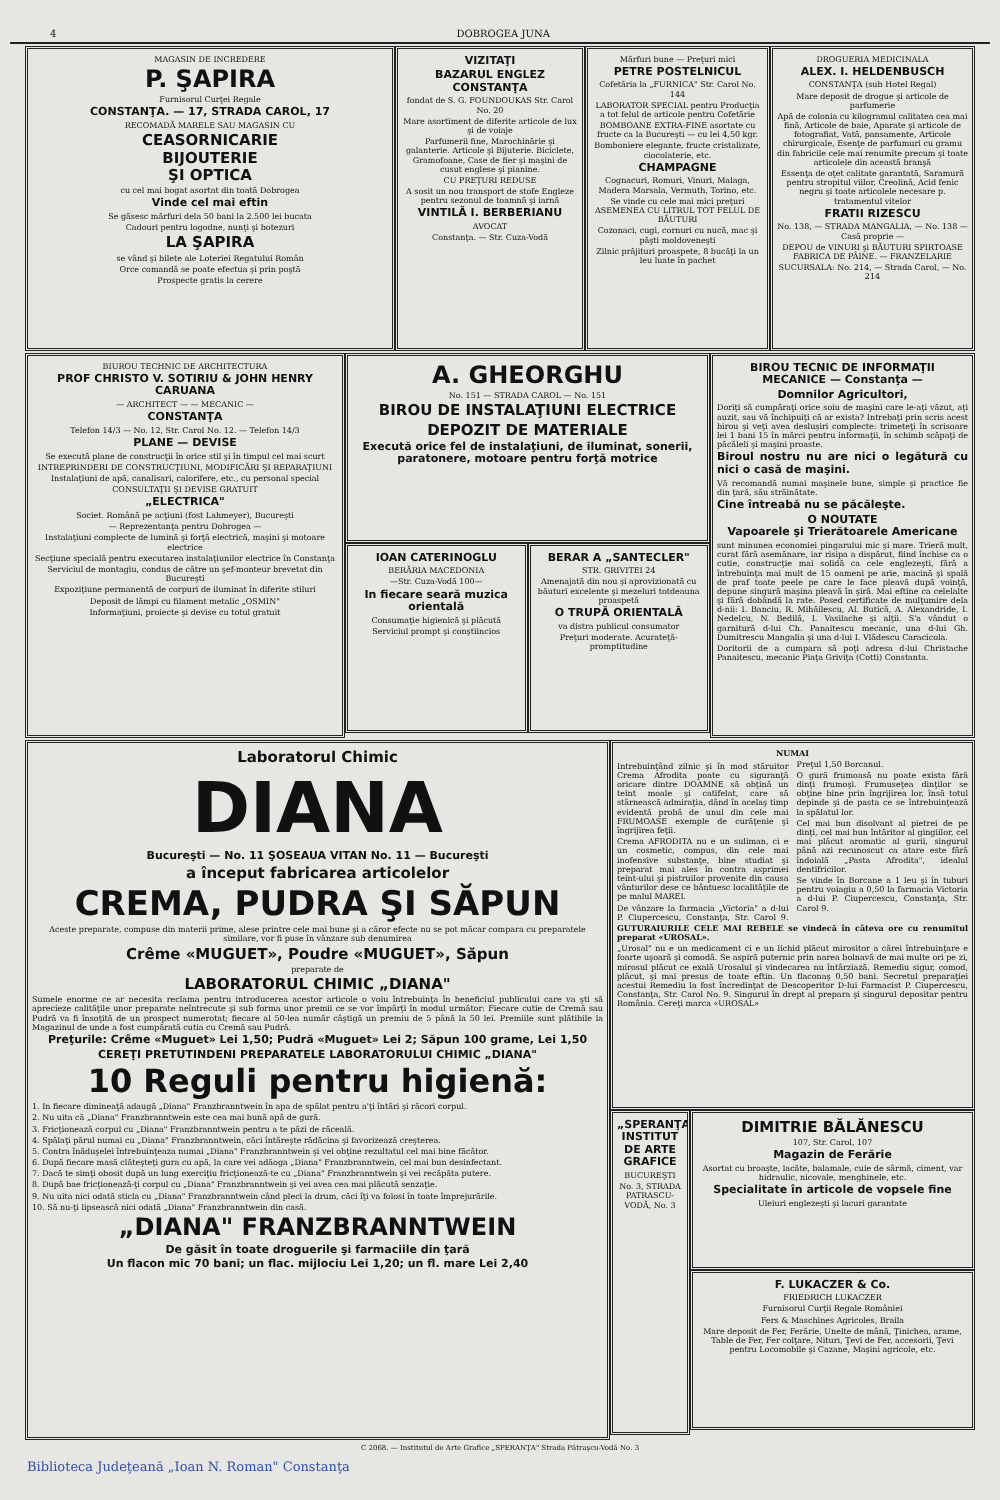4 DOBROGEA JUNA
MAGASIN DE INCREDERE
P. ŞAPIRA
Furnisorul Curţei Regale
CONSTANŢA. — 17, STRADA CAROL, 17
RECOMADĂ MARELE SAU MAGASIN CU
CEASORNICARIE
BIJOUTERIE
ŞI OPTICA
cu cel mai bogat asortat din toată Dobrogea
Vinde cel mai eftin
Se găsesc mărfuri dela 50 bani la 2.500 lei bucata
Cadouri pentru logodne, nunţi şi botezuri
LA ŞAPIRA
se vând şi bilete ale Loteriei Regatului Român
Orce comandă se poate efectua şi prin poştă
Prospecte gratis la cerere
VIZITAŢI
BAZARUL ENGLEZ CONSTANŢA
fondat de S. G. FOUNDOUKAS Str. Carol No. 20
Mare asortiment de diferite articole de lux şi de voiaje
Parfumerii fine, Marochinărie şi galanterie. Articole şi Bijuterie. Biciclete, Gramofoane, Case de fier şi maşini de cusut englese şi pianine.
CU PREŢURI REDUSE
A sosit un nou transport de stofe Engleze pentru sezonul de toamnă şi iarnă
VINTILĂ I. BERBERIANU
AVOCAT
Constanţa. — Str. Cuza-Vodă
Mărfuri bune — Preţuri mici
PETRE POSTELNICUL
Cofetăria la „FURNICA" Str. Carol No. 144
LABORATOR SPECIAL pentru Producţia a tot felul de articole pentru Cofetărie
BOMBOANE EXTRA-FINE asortate cu fructe ca la Bucureşti — cu lei 4,50 kgr.
Bomboniere elegante, fructe cristalizate, ciocolaterie, etc.
CHAMPAGNE
Cognacuri, Romuri, Vinuri, Malaga, Madera Marsala, Vermuth, Torino, etc.
Se vinde cu cele mai mici preţuri ASEMENEA CU LITRUL TOT FELUL DE BĂUTURI
Cozonaci, cugi, cornuri cu nucă, mac şi păşti moldoveneşti
Zilnic prăjituri proaspete, 8 bucăţi la un leu luate în pachet
DROGUERIA MEDICINALA
ALEX. I. HELDENBUSCH
CONSTANŢA (sub Hotel Regal)
Mare deposit de drogue şi articole de parfumerie
Apă de colonia cu kilogramul calitatea cea mai fină, Articole de baie, Aparate şi articole de fotografiat, Vată, pansamente, Articole chirurgicale, Esenţe de parfumuri cu gramu din fabricile cele mai renumite precum şi toate articolele din această branşă
Essenţa de oţet calitate garantată, Saramură pentru stropitul viilor, Creolină, Acid fenic negru şi toate articolele necesare p. tratamentul vitelor
FRATII RIZESCU
No. 138, — STRADA MANGALIA, — No. 138 — Casă proprie —
DEPOU de VINURI şi BĂUTURI SPIRTOASE FABRICA DE PÂINE. — FRANZELARIE
SUCURSALA: No. 214, — Strada Carol, — No. 214
BIUROU TECHNIC DE ARCHITECTURA
PROF CHRISTO V. SOTIRIU & JOHN HENRY CARUANA
— ARCHITECT — — MECANIC —
CONSTANŢA
Telefon 14/3 — No. 12, Str. Carol No. 12. — Telefon 14/3
PLANE — DEVISE
Se execută plane de construcţii în orice stil şi în timpul cel mai scurt
INTREPRINDERI DE CONSTRUCŢIUNI, MODIFICĂRI ŞI REPARAŢIUNI
Instalaţiuni de apă, canalisari, calorifere, etc., cu personal special
CONSULTAŢII ŞI DEVISE GRATUIT
„ELECTRICA"
Societ. Română pe acţiuni (fost Lahmeyer), Bucureşti
— Reprezentanţa pentru Dobrogea —
Instalaţiuni complecte de lumină şi forţă electrică, maşini şi motoare electrice
Secţiune specială pentru executarea instalaţiunilor electrice în Constanţa
Serviciul de montagiu, condus de către un şef-monteur brevetat din Bucureşti
Expoziţiune permanentă de corpuri de iluminat în diferite stiluri
Deposit de lămpi cu filament metalic „OSMIN"
Informaţiuni, proiecte şi devise cu totul gratuit
A. GHEORGHU
No. 151 — STRADA CAROL — No. 151
BIROU DE INSTALAŢIUNI ELECTRICE
DEPOZIT DE MATERIALE
Execută orice fel de instalaţiuni, de iluminat, sonerii, paratonere, motoare pentru forţă motrice
IOAN CATERINOGLU
BERĂRIA MACEDONIA
—Str. Cuza-Vodă 100—
In fiecare seară muzica orientală
Consumaţie higienică şi plăcută
Serviciul prompt şi conştiincios
BERAR A „SANTECLER"
STR. GRIVITEI 24
Amenajată din nou şi aprovizionată cu băuturi excelente şi mezeluri totdeauna proaspetă
O TRUPĂ ORIENTALĂ
va distra publicul consumator
Preţuri moderate. Acurateţă-promptitudine
BIROU TECNIC DE INFORMAŢII MECANICE — Constanţa —
Domnilor Agricultori,
Doriţi să cumpăraţi orice soiu de maşini care le-aţi văzut, aţi auzit, sau vă închipuiţi că ar exista? Intrebaţi prin scris acest birou şi veţi avea deslușiri complecte: trimeteţi în scrisoare lei 1 bani 15 în mărci pentru informaţii, în schimb scăpaţi de păcăleli şi maşini proaste.
Biroul nostru nu are nici o legătură cu nici o casă de maşini.
Vă recomandă numai maşinele bune, simple şi practice fie din ţară, său străinătate.
Cine întreabă nu se păcăleşte.
O NOUTATE
Vapoarele şi Trierătoarele Americane
sunt minunea economiei pingarului mic şi mare. Trieră mult, curat fără asemănare, iar risipa a dispărut, fiind închise ca o cutie, construcţie mai solidă ca cele englezeşti, fără a întrebuinţa mai mult de 15 oameni pe arie, macină şi spală de praf toate peele pe care le face pleavă după voinţă, depune singură maşina pleavă în şiră. Mai eftine ca celelalte şi fără dobândă la rate. Posed certificate de mulţumire dela d-nii: I. Banciu, R. Mihăilescu, Al. Butică, A. Alexandride, I. Nedelcu, N. Bedilă, I. Vasilache şi alţii. S'a vândut o garnitură d-lui Ch. Panaitescu mecanic, una d-lui Gh. Dumitrescu Mangalia şi una d-lui I. Vlădescu Caracicola.
Doritorii de a cumpara să poţi adresa d-lui Christache Panaitescu, mecanic Piaţa Griviţa (Cotti) Constanta.
Laboratorul Chimic
DIANA
Bucureşti — No. 11 ŞOSEAUA VITAN No. 11 — Bucureşti
a început fabricarea articolelor
CREMA, PUDRA ŞI SĂPUN
Aceste preparate, compuse din materii prime, alese printre cele mai bune şi a căror efecte nu se pot măcar compara cu preparatele similare, vor fi puse în vânzare sub denumirea
Crême «MUGUET», Poudre «MUGUET», Săpun
preparate de
LABORATORUL CHIMIC „DIANA"
Sumele enorme ce ar necesita reclama pentru introducerea acestor articole o voiu întrebuinţa în beneficiul publicului care va şti să aprecieze calităţile unor preparate neîntrecute şi sub forma unor premii ce se vor împărţi în modul următor: Fiecare cutie de Cremă sau Pudră va fi însoţită de un prospect numerotat; fiecare al 50-lea număr câştigă un premiu de 5 până la 50 lei. Premiile sunt plătibile la Magazinul de unde a fost cumpărată cutia cu Cremă sau Pudră.
Preţurile: Crême «Muguet» Lei 1,50; Pudră «Muguet» Lei 2; Săpun 100 grame, Lei 1,50
CEREŢI PRETUTINDENI PREPARATELE LABORATORULUI CHIMIC „DIANA"
10 Reguli pentru higienă:
1. In fiecare dimineaţă adaugă „Diana" Franzbranntwein în apa de spălat pentru a'ţi întări şi răcori corpul.
2. Nu uita că „Diana" Franzbranntwein este cea mai bună apă de gură.
3. Fricţionează corpul cu „Diana" Franzbranntwein pentru a te păzi de răceală.
4. Spălaţi părul numai cu „Diana" Franzbranntwein, căci întăreşte rădăcina şi favorizează creşterea.
5. Contra înăduşelei întrebuinţeaza numai „Diana" Franzbranntwein şi vei obţine rezultatul cel mai bine făcător.
6. După fiecare masă clăteşteţi gura cu apă, la care vei adăoga „Diana" Franzbranntwein, cel mai bun desinfectant.
7. Dacă te simţi obosit după un lung exerciţiu fricţionează-te cu „Diana" Franzbranntwein şi vei recăpăta putere.
8. După bae fricţionează-ţi corpul cu „Diana" Franzbranntwein şi vei avea cea mai plăcută senzaţie.
9. Nu uita nici odată sticla cu „Diana" Franzbranntwein când pleci la drum, căci îţi va folosi în toate împrejurările.
10. Să nu-ţi lipsească nici odată „Diana" Franzbranntwein din casă.
„DIANA" FRANZBRANNTWEIN
De găsit în toate droguerile şi farmaciile din ţară
Un flacon mic 70 bani; un flac. mijlociu Lei 1,20; un fl. mare Lei 2,40
NUMAI
Intrebuinţând zilnic şi în mod stăruitor Crema Afrodita poate cu siguranţă oricare dintre DOAMNE să obţină un teint moale şi catifelat, care să stârnească admiraţia, dând în acelaş timp evidentă probă de unul din cele mai FRUMOASE exemple de curăţenie şi îngrijirea feţii.
Crema AFRODITA nu e un suliman, ci e un cosmetic, compus, din cele mai inofensive substanţe, bine studiat şi preparat mai ales în contra asprimei teint-ului şi pistruilor provenite din causa vânturilor dese ce bântuesc localităţile de pe malul MAREI.
De vânzare la farmacia „Victoria" a d-lui P. Ciupercescu, Constanţa, Str. Carol 9. Preţul 1,50 Borcanul.
O gură frumoasă nu poate exista fără dinţi frumoşi. Frumuseţea dinţilor se obţine bine prin îngrijirea lor, însă totul depinde şi de pasta ce se întrebuinţează la spălatul lor.
Cel mai bun disolvant al pietrei de pe dinţi, cel mai bun întăritor al gingiilor, cel mai plăcut aromatic al gurii, singurul până azi recunoscut ca atare este fără îndoială „Pasta Afrodita", idealul dentifricilor.
Se vinde în Borcane a 1 leu şi în tuburi pentru voiagiu a 0,50 la farmacia Victoria a d-lui P. Ciupercescu, Constanţa, Str. Carol 9.
GUTURAIURILE CELE MAI REBELE se vindecă în câteva ore cu renumitul preparat «UROSAL».
„Urosal" nu e un medicament ci e un lichid plăcut mirositor a cărei întrebuinţare e foarte uşoară şi comodă. Se aspiră puternic prin narea bolnavă de mai multe ori pe zi, mirosul plăcut ce exală Urosalul şi vindecarea nu întârziază. Remediu sigur, comod, plăcut, şi mai presus de toate eftin. Un flaconaş 0,50 bani. Secretul preparaţiei acestui Remediu la fost încredinţat de Descoperitor D-lui Farmacist P. Ciupercescu, Constanţa, Str. Carol No. 9. Singurul în drept al prepara şi singurul depositar pentru România. Cereţi marca «UROSAL»
„SPERANŢA" INSTITUT DE ARTE GRAFICE
BUCUREŞTI
No. 3, STRADA PATRASCU-VODĂ, No. 3
DIMITRIE BĂLĂNESCU
107, Str. Carol, 107
Magazin de Ferărie
Asortat cu broaşte, lacăte, balamale, cuie de sârmă, ciment, var hidraulic, nicovale, menghinele, etc.
Specialitate în articole de vopsele fine
Uleiuri englezeşti şi lacuri garantate
F. LUKACZER & Co.
FRIEDRICH LUKACZER
Furnisorul Curţii Regale României
Fers & Maschines Agricoles, Braila
Mare deposit de Fer, Ferărie, Unelte de mână, Ţinichea, arame, Table de Fer, Fer colţare, Niturı, Ţevi de Fer, accesorii, Ţevi pentru Locomobile şi Cazane, Maşini agricole, etc.
C 2068. — Institutul de Arte Grafice „SPERANŢA" Strada Pătraşcu-Vodă No. 3
Biblioteca Judeţeană „Ioan N. Roman" Constanţa